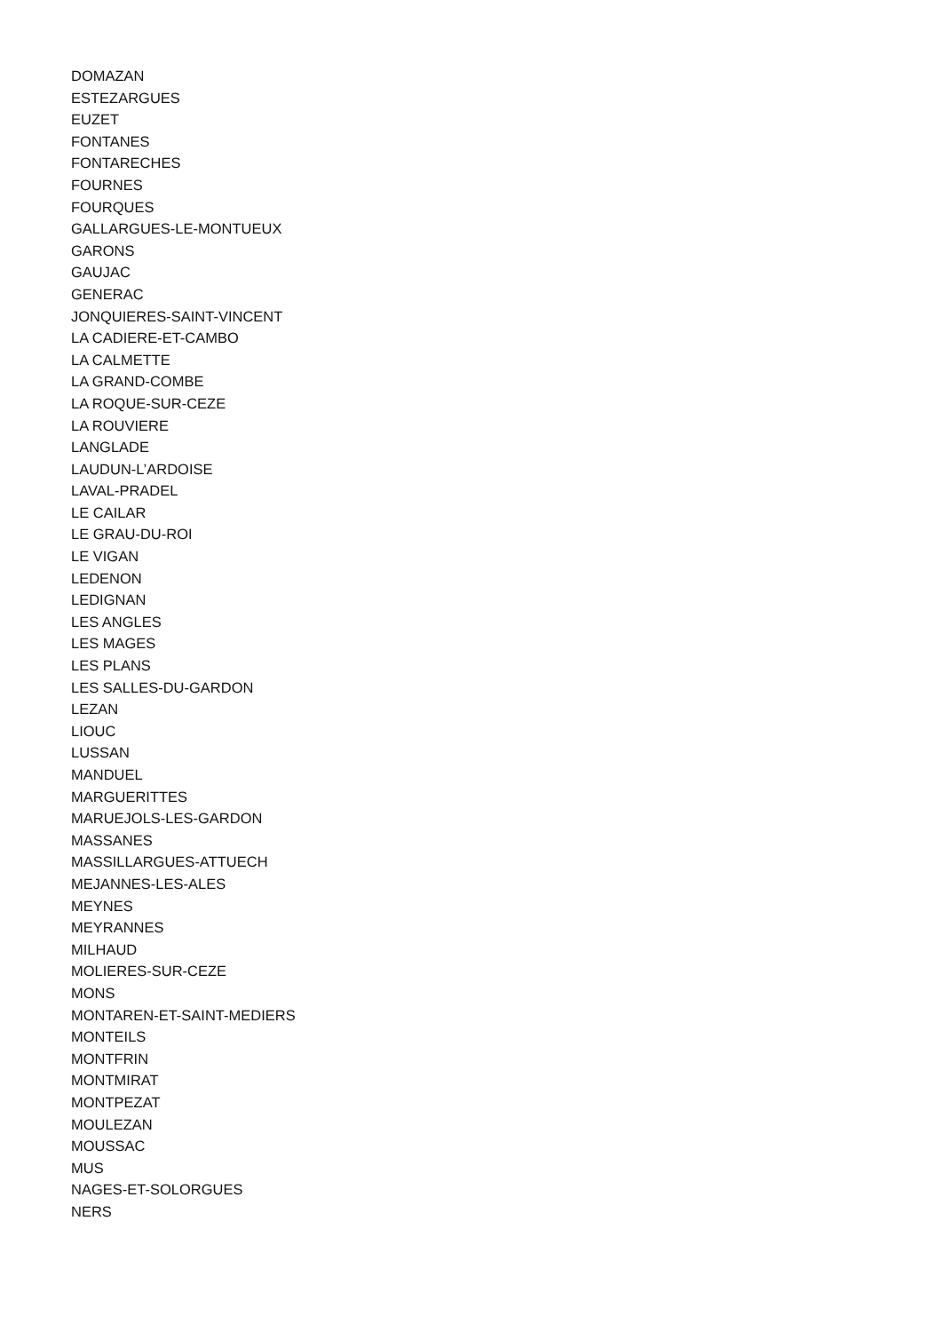DOMAZAN
ESTEZARGUES
EUZET
FONTANES
FONTARECHES
FOURNES
FOURQUES
GALLARGUES-LE-MONTUEUX
GARONS
GAUJAC
GENERAC
JONQUIERES-SAINT-VINCENT
LA CADIERE-ET-CAMBO
LA CALMETTE
LA GRAND-COMBE
LA ROQUE-SUR-CEZE
LA ROUVIERE
LANGLADE
LAUDUN-L’ARDOISE
LAVAL-PRADEL
LE CAILAR
LE GRAU-DU-ROI
LE VIGAN
LEDENON
LEDIGNAN
LES ANGLES
LES MAGES
LES PLANS
LES SALLES-DU-GARDON
LEZAN
LIOUC
LUSSAN
MANDUEL
MARGUERITTES
MARUEJOLS-LES-GARDON
MASSANES
MASSILLARGUES-ATTUECH
MEJANNES-LES-ALES
MEYNES
MEYRANNES
MILHAUD
MOLIERES-SUR-CEZE
MONS
MONTAREN-ET-SAINT-MEDIERS
MONTEILS
MONTFRIN
MONTMIRAT
MONTPEZAT
MOULEZAN
MOUSSAC
MUS
NAGES-ET-SOLORGUES
NERS